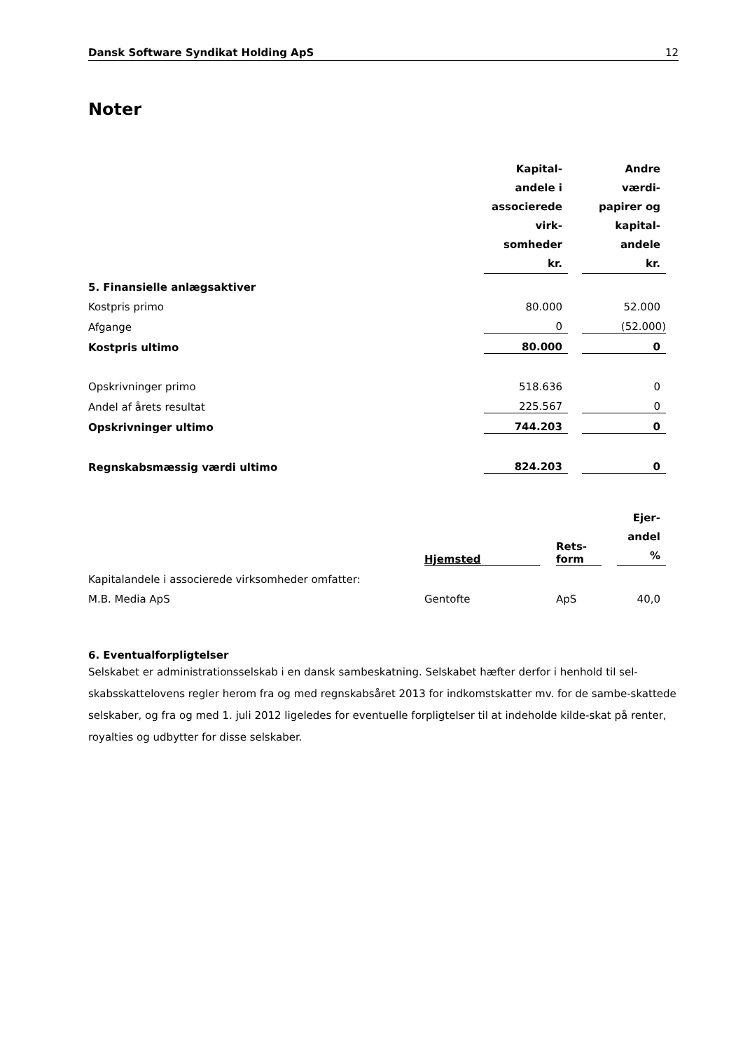Dansk Software Syndikat Holding ApS 12
Noter
| | Kapital- andele i associerede virk- somheder kr. | | Andre værdi- papirer og kapital- andele kr. |
| 5. Finansielle anlægsaktiver | | | |
| Kostpris primo | 80.000 | | 52.000 |
| Afgange | 0 | | (52.000) |
| Kostpris ultimo | 80.000 | | 0 |
| Opskrivninger primo | 518.636 | | 0 |
| Andel af årets resultat | 225.567 | | 0 |
| Opskrivninger ultimo | 744.203 | | 0 |
| Regnskabsmæssig værdi ultimo | 824.203 | | 0 |
| | Hjemsted | | Rets- form | | Ejer- andel % |
| Kapitalandele i associerede virksomheder omfatter: | | | | | |
| M.B. Media ApS | Gentofte | | ApS | | 40,0 |
6. Eventualforpligtelser
Selskabet er administrationsselskab i en dansk sambeskatning. Selskabet hæfter derfor i henhold til sel-skabsskattelovens regler herom fra og med regnskabsåret 2013 for indkomstskatter mv. for de sambe-skattede selskaber, og fra og med 1. juli 2012 ligeledes for eventuelle forpligtelser til at indeholde kilde-skat på renter, royalties og udbytter for disse selskaber.